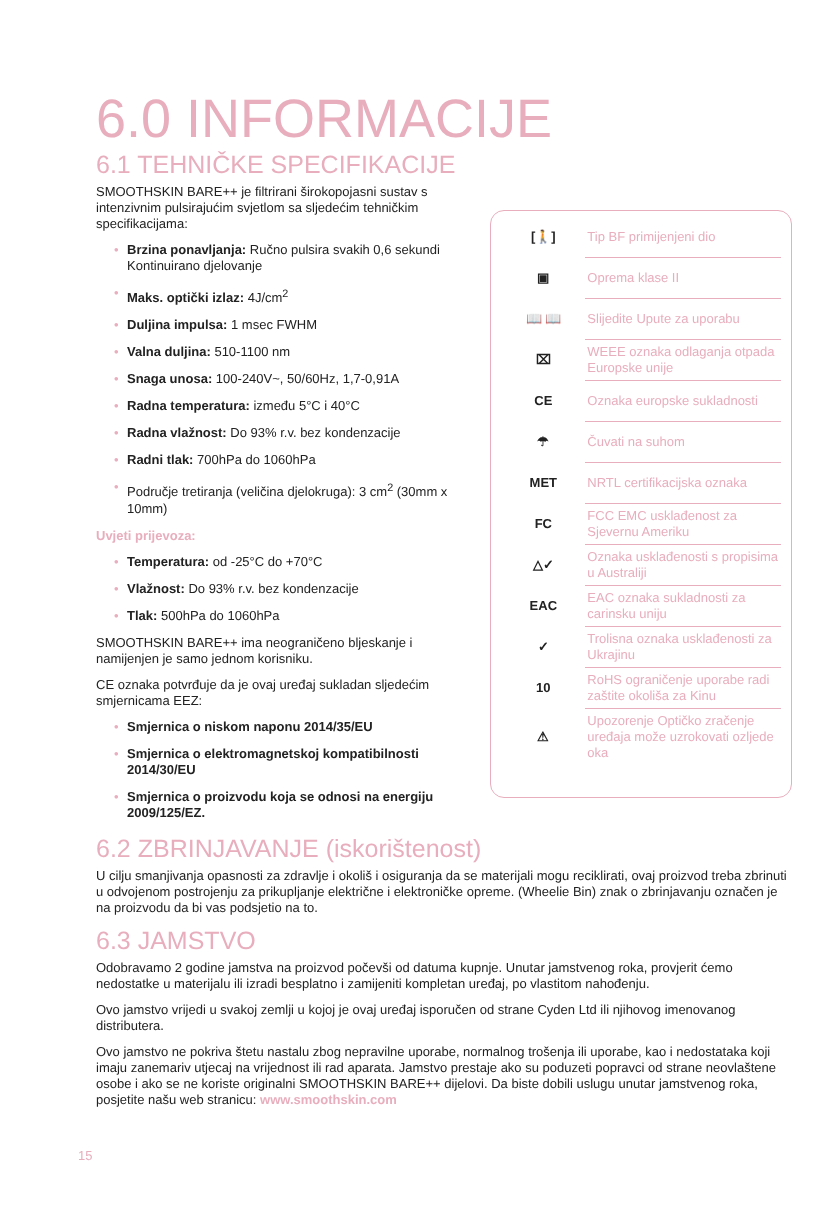6.0 INFORMACIJE
6.1 TEHNIČKE SPECIFIKACIJE
SMOOTHSKIN BARE++ je filtrirani širokopojasni sustav s intenzivnim pulsirajućim svjetlom sa sljedećim tehničkim specifikacijama:
• Brzina ponavljanja: Ručno pulsira svakih 0,6 sekundi Kontinuirano djelovanje
• Maks. optički izlaz: 4J/cm<sup>2</sup>
• Duljina impulsa: 1 msec FWHM
• Valna duljina: 510-1100 nm
• Snaga unosa: 100-240V~, 50/60Hz, 1,7-0,91A
• Radna temperatura: između 5°C i 40°C
• Radna vlažnost: Do 93% r.v. bez kondenzacije
• Radni tlak: 700hPa do 1060hPa
• Područje tretiranja (veličina djelokruga): 3 cm<sup>2</sup> (30mm x 10mm)
Uvjeti prijevoza:
• Temperatura: od -25°C do +70°C
• Vlažnost: Do 93% r.v. bez kondenzacije
• Tlak: 500hPa do 1060hPa
SMOOTHSKIN BARE++ ima neograničeno bljeskanje i namijenjen je samo jednom korisniku.
CE oznaka potvrđuje da je ovaj uređaj sukladan sljedećim smjernicama EEZ:
• Smjernica o niskom naponu 2014/35/EU
• Smjernica o elektromagnetskoj kompatibilnosti 2014/30/EU
• Smjernica o proizvodu koja se odnosi na energiju 2009/125/EZ.
| [🚶] | Tip BF primijenjeni dio |
| ▣ | Oprema klase II |
| 📖 📖 | Slijedite Upute za uporabu |
| ⌧ | WEEE oznaka odlaganja otpada Europske unije |
| CE | Oznaka europske sukladnosti |
| ☂ | Čuvati na suhom |
| MET | NRTL certifikacijska oznaka |
| FC | FCC EMC usklađenost za Sjevernu Ameriku |
| △✓ | Oznaka usklađenosti s propisima u Australiji |
| EAC | EAC oznaka sukladnosti za carinsku uniju |
| ✓ | Trolisna oznaka usklađenosti za Ukrajinu |
| 10 | RoHS ograničenje uporabe radi zaštite okoliša za Kinu |
| ⚠ | Upozorenje Optičko zračenje uređaja može uzrokovati ozljede oka |
6.2 ZBRINJAVANJE (iskorištenost)
U cilju smanjivanja opasnosti za zdravlje i okoliš i osiguranja da se materijali mogu reciklirati, ovaj proizvod treba zbrinuti u odvojenom postrojenju za prikupljanje električne i elektroničke opreme. (Wheelie Bin) znak o zbrinjavanju označen je na proizvodu da bi vas podsjetio na to.
6.3 JAMSTVO
Odobravamo 2 godine jamstva na proizvod počevši od datuma kupnje. Unutar jamstvenog roka, provjerit ćemo nedostatke u materijalu ili izradi besplatno i zamijeniti kompletan uređaj, po vlastitom nahođenju.
Ovo jamstvo vrijedi u svakoj zemlji u kojoj je ovaj uređaj isporučen od strane Cyden Ltd ili njihovog imenovanog distributera.
Ovo jamstvo ne pokriva štetu nastalu zbog nepravilne uporabe, normalnog trošenja ili uporabe, kao i nedostataka koji imaju zanemariv utjecaj na vrijednost ili rad aparata. Jamstvo prestaje ako su poduzeti popravci od strane neovlaštene osobe i ako se ne koriste originalni SMOOTHSKIN BARE++ dijelovi. Da biste dobili uslugu unutar jamstvenog roka, posjetite našu web stranicu: www.smoothskin.com
15